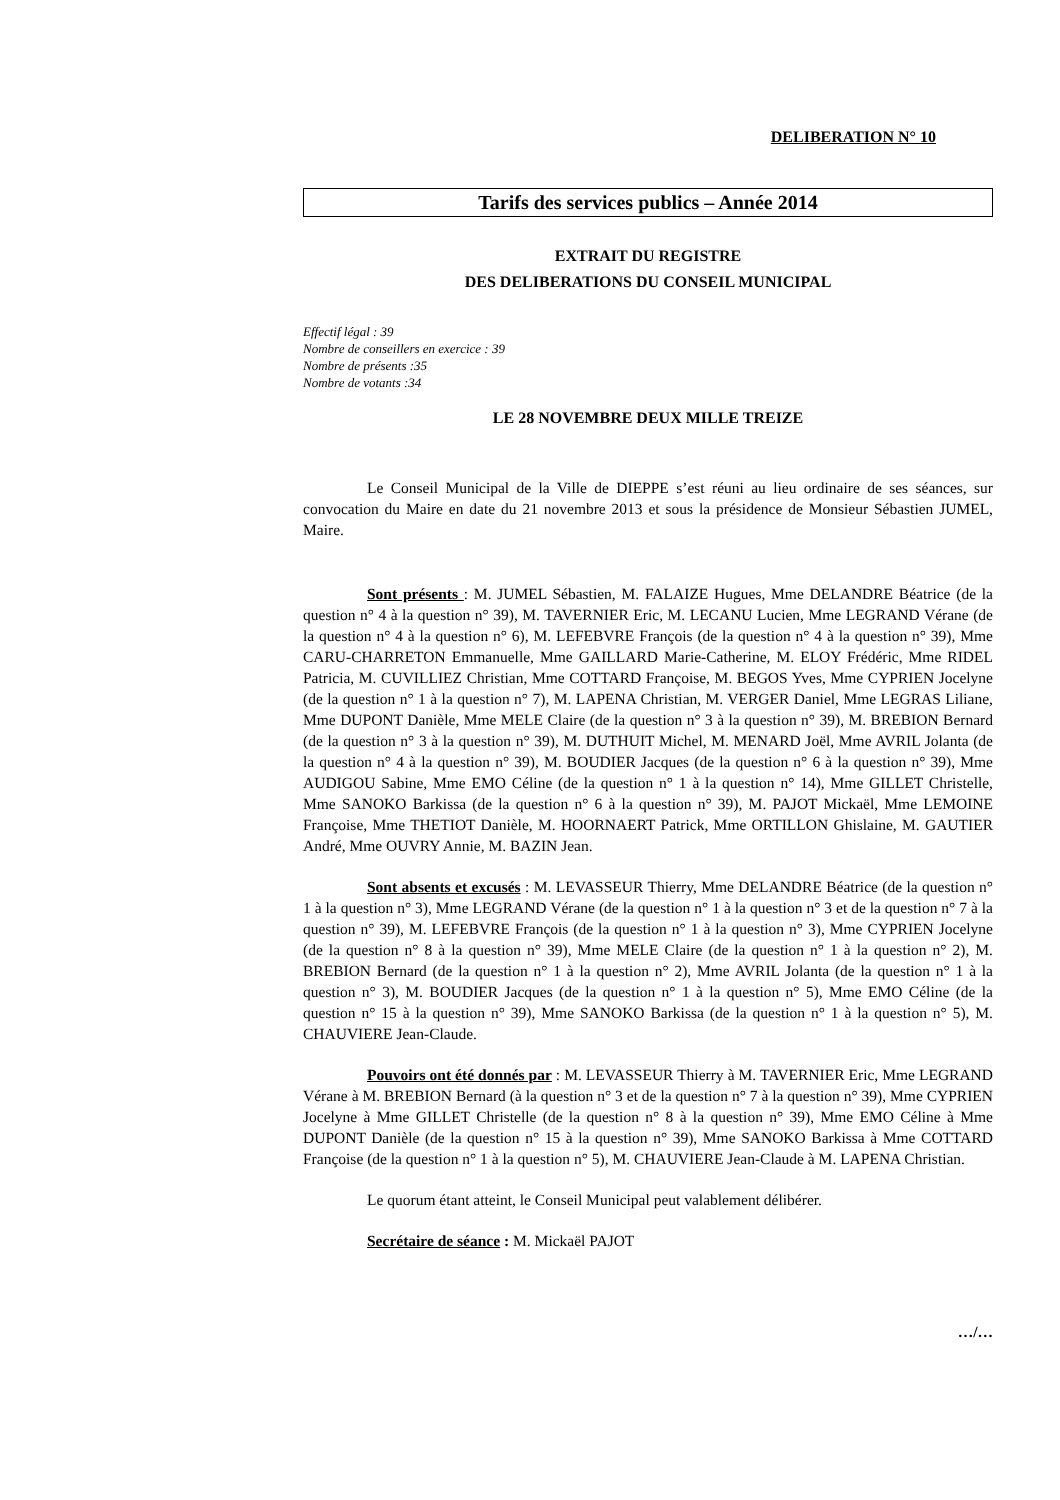DELIBERATION N° 10
Tarifs des services publics – Année 2014
EXTRAIT DU REGISTRE
DES DELIBERATIONS DU CONSEIL MUNICIPAL
Effectif légal : 39
Nombre de conseillers en exercice : 39
Nombre de présents :35
Nombre de votants :34
LE 28 NOVEMBRE DEUX MILLE TREIZE
Le Conseil Municipal de la Ville de DIEPPE s’est réuni au lieu ordinaire de ses séances, sur convocation du Maire en date du 21 novembre 2013 et sous la présidence de Monsieur Sébastien JUMEL, Maire.
Sont présents : M. JUMEL Sébastien, M. FALAIZE Hugues, Mme DELANDRE Béatrice (de la question n° 4 à la question n° 39), M. TAVERNIER Eric, M. LECANU Lucien, Mme LEGRAND Vérane (de la question n° 4 à la question n° 6), M. LEFEBVRE François (de la question n° 4 à la question n° 39), Mme CARU-CHARRETON Emmanuelle, Mme GAILLARD Marie-Catherine, M. ELOY Frédéric, Mme RIDEL Patricia, M. CUVILLIEZ Christian, Mme COTTARD Françoise, M. BEGOS Yves, Mme CYPRIEN Jocelyne (de la question n° 1 à la question n° 7), M. LAPENA Christian, M. VERGER Daniel, Mme LEGRAS Liliane, Mme DUPONT Danièle, Mme MELE Claire (de la question n° 3 à la question n° 39), M. BREBION Bernard (de la question n° 3 à la question n° 39), M. DUTHUIT Michel, M. MENARD Joël, Mme AVRIL Jolanta (de la question n° 4 à la question n° 39), M. BOUDIER Jacques (de la question n° 6 à la question n° 39), Mme AUDIGOU Sabine, Mme EMO Céline (de la question n° 1 à la question n° 14), Mme GILLET Christelle, Mme SANOKO Barkissa (de la question n° 6 à la question n° 39), M. PAJOT Mickaël, Mme LEMOINE Françoise, Mme THETIOT Danièle, M. HOORNAERT Patrick, Mme ORTILLON Ghislaine, M. GAUTIER André, Mme OUVRY Annie, M. BAZIN Jean.
Sont absents et excusés : M. LEVASSEUR Thierry, Mme DELANDRE Béatrice (de la question n° 1 à la question n° 3), Mme LEGRAND Vérane (de la question n° 1 à la question n° 3 et de la question n° 7 à la question n° 39), M. LEFEBVRE François (de la question n° 1 à la question n° 3), Mme CYPRIEN Jocelyne (de la question n° 8 à la question n° 39), Mme MELE Claire (de la question n° 1 à la question n° 2), M. BREBION Bernard (de la question n° 1 à la question n° 2), Mme AVRIL Jolanta (de la question n° 1 à la question n° 3), M. BOUDIER Jacques (de la question n° 1 à la question n° 5), Mme EMO Céline (de la question n° 15 à la question n° 39), Mme SANOKO Barkissa (de la question n° 1 à la question n° 5), M. CHAUVIERE Jean-Claude.
Pouvoirs ont été donnés par : M. LEVASSEUR Thierry à M. TAVERNIER Eric, Mme LEGRAND Vérane à M. BREBION Bernard (à la question n° 3 et de la question n° 7 à la question n° 39), Mme CYPRIEN Jocelyne à Mme GILLET Christelle (de la question n° 8 à la question n° 39), Mme EMO Céline à Mme DUPONT Danièle (de la question n° 15 à la question n° 39), Mme SANOKO Barkissa à Mme COTTARD Françoise (de la question n° 1 à la question n° 5), M. CHAUVIERE Jean-Claude à M. LAPENA Christian.
Le quorum étant atteint, le Conseil Municipal peut valablement délibérer.
Secrétaire de séance : M. Mickaël PAJOT
…/…